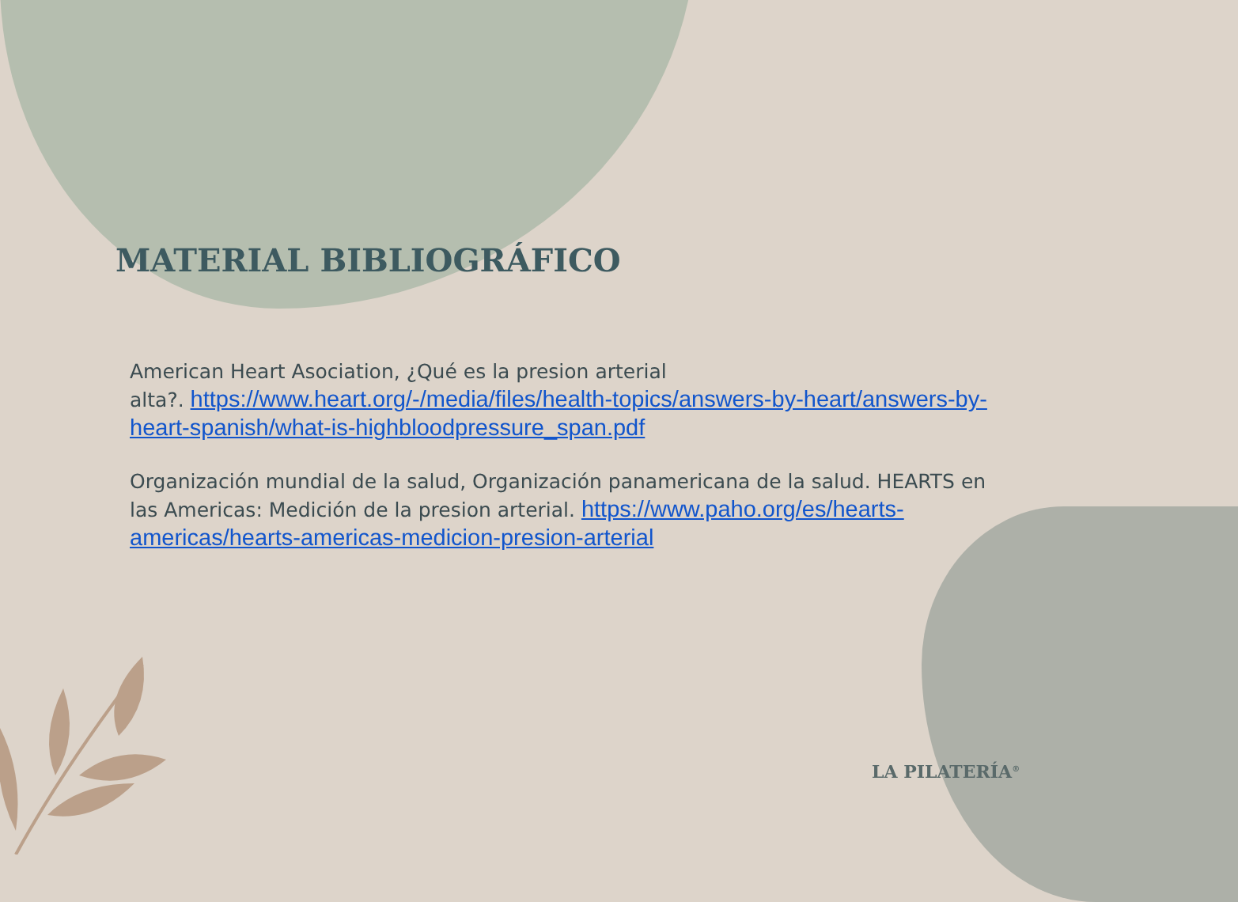MATERIAL BIBLIOGRÁFICO
American Heart Asociation, ¿Qué es la presion arterial
alta?. https://www.heart.org/-/media/files/health-topics/answers-by-heart/answers-by-heart-spanish/what-is-highbloodpressure_span.pdf
Organización mundial de la salud, Organización panamericana de la salud. HEARTS en las Americas: Medición de la presion arterial. https://www.paho.org/es/hearts-americas/hearts-americas-medicion-presion-arterial
LA PILATERÍA<sup>®</sup>